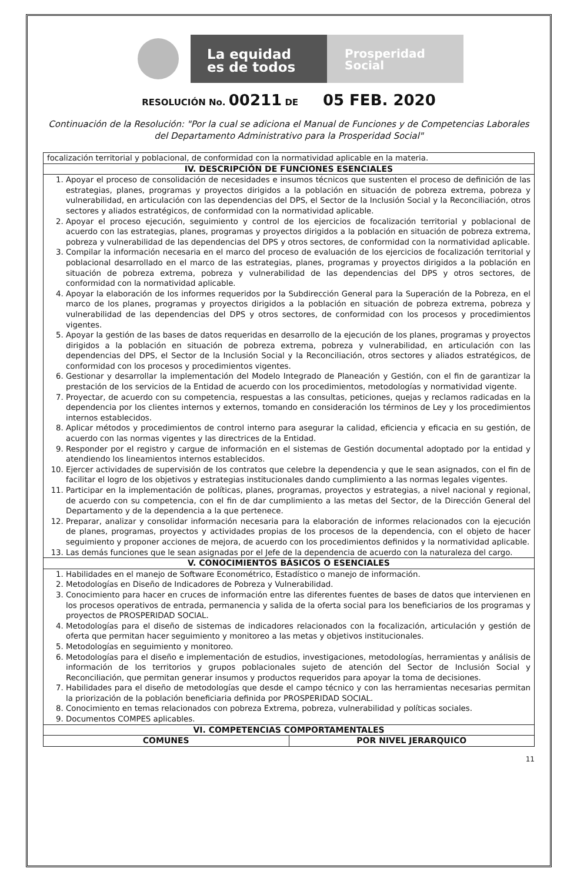La equidad
es de todos
Prosperidad
Social
RESOLUCIÓN No. 00211 DE 05 FEB. 2020
Continuación de la Resolución: "Por la cual se adiciona el Manual de Funciones y de Competencias Laborales del Departamento Administrativo para la Prosperidad Social"
| focalización territorial y poblacional, de conformidad con la normatividad aplicable en la materia. | |
| IV. DESCRIPCIÓN DE FUNCIONES ESENCIALES | |
| 1. Apoyar el proceso de consolidación de necesidades e insumos técnicos que sustenten el proceso de definición de las estrategias, planes, programas y proyectos dirigidos a la población en situación de pobreza extrema, pobreza y vulnerabilidad, en articulación con las dependencias del DPS, el Sector de la Inclusión Social y la Reconciliación, otros sectores y aliados estratégicos, de conformidad con la normatividad aplicable. 2. Apoyar el proceso ejecución, seguimiento y control de los ejercicios de focalización territorial y poblacional de acuerdo con las estrategias, planes, programas y proyectos dirigidos a la población en situación de pobreza extrema, pobreza y vulnerabilidad de las dependencias del DPS y otros sectores, de conformidad con la normatividad aplicable. 3. Compilar la información necesaria en el marco del proceso de evaluación de los ejercicios de focalización territorial y poblacional desarrollado en el marco de las estrategias, planes, programas y proyectos dirigidos a la población en situación de pobreza extrema, pobreza y vulnerabilidad de las dependencias del DPS y otros sectores, de conformidad con la normatividad aplicable. 4. Apoyar la elaboración de los informes requeridos por la Subdirección General para la Superación de la Pobreza, en el marco de los planes, programas y proyectos dirigidos a la población en situación de pobreza extrema, pobreza y vulnerabilidad de las dependencias del DPS y otros sectores, de conformidad con los procesos y procedimientos vigentes. 5. Apoyar la gestión de las bases de datos requeridas en desarrollo de la ejecución de los planes, programas y proyectos dirigidos a la población en situación de pobreza extrema, pobreza y vulnerabilidad, en articulación con las dependencias del DPS, el Sector de la Inclusión Social y la Reconciliación, otros sectores y aliados estratégicos, de conformidad con los procesos y procedimientos vigentes. 6. Gestionar y desarrollar la implementación del Modelo Integrado de Planeación y Gestión, con el fin de garantizar la prestación de los servicios de la Entidad de acuerdo con los procedimientos, metodologías y normatividad vigente. 7. Proyectar, de acuerdo con su competencia, respuestas a las consultas, peticiones, quejas y reclamos radicadas en la dependencia por los clientes internos y externos, tomando en consideración los términos de Ley y los procedimientos internos establecidos. 8. Aplicar métodos y procedimientos de control interno para asegurar la calidad, eficiencia y eficacia en su gestión, de acuerdo con las normas vigentes y las directrices de la Entidad. 9. Responder por el registro y cargue de información en el sistemas de Gestión documental adoptado por la entidad y atendiendo los lineamientos internos establecidos. 10. Ejercer actividades de supervisión de los contratos que celebre la dependencia y que le sean asignados, con el fin de facilitar el logro de los objetivos y estrategias institucionales dando cumplimiento a las normas legales vigentes. 11. Participar en la implementación de políticas, planes, programas, proyectos y estrategias, a nivel nacional y regional, de acuerdo con su competencia, con el fin de dar cumplimiento a las metas del Sector, de la Dirección General del Departamento y de la dependencia a la que pertenece. 12. Preparar, analizar y consolidar información necesaria para la elaboración de informes relacionados con la ejecución de planes, programas, proyectos y actividades propias de los procesos de la dependencia, con el objeto de hacer seguimiento y proponer acciones de mejora, de acuerdo con los procedimientos definidos y la normatividad aplicable. 13. Las demás funciones que le sean asignadas por el Jefe de la dependencia de acuerdo con la naturaleza del cargo. | |
| V. CONOCIMIENTOS BÁSICOS O ESENCIALES | |
| 1. Habilidades en el manejo de Software Econométrico, Estadístico o manejo de información. 2. Metodologías en Diseño de Indicadores de Pobreza y Vulnerabilidad. 3. Conocimiento para hacer en cruces de información entre las diferentes fuentes de bases de datos que intervienen en los procesos operativos de entrada, permanencia y salida de la oferta social para los beneficiarios de los programas y proyectos de PROSPERIDAD SOCIAL. 4. Metodologías para el diseño de sistemas de indicadores relacionados con la focalización, articulación y gestión de oferta que permitan hacer seguimiento y monitoreo a las metas y objetivos institucionales. 5. Metodologías en seguimiento y monitoreo. 6. Metodologías para el diseño e implementación de estudios, investigaciones, metodologías, herramientas y análisis de información de los territorios y grupos poblacionales sujeto de atención del Sector de Inclusión Social y Reconciliación, que permitan generar insumos y productos requeridos para apoyar la toma de decisiones. 7. Habilidades para el diseño de metodologías que desde el campo técnico y con las herramientas necesarias permitan la priorización de la población beneficiaria definida por PROSPERIDAD SOCIAL. 8. Conocimiento en temas relacionados con pobreza Extrema, pobreza, vulnerabilidad y políticas sociales. 9. Documentos COMPES aplicables. | |
| VI. COMPETENCIAS COMPORTAMENTALES | |
| COMUNES | POR NIVEL JERARQUICO |
11